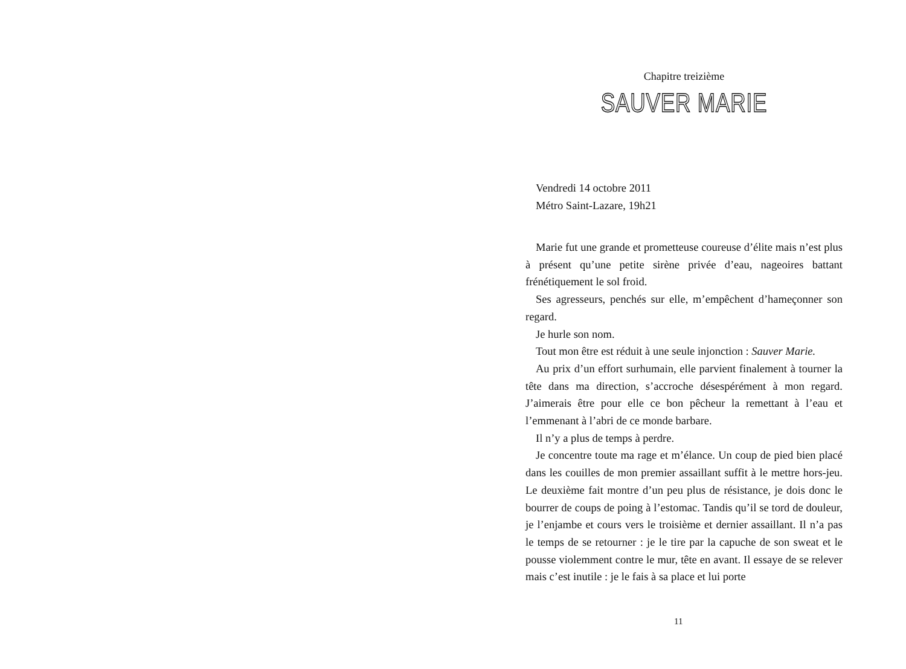Chapitre treizième
SAUVER MARIE
Vendredi 14 octobre 2011
Métro Saint-Lazare, 19h21
Marie fut une grande et prometteuse coureuse d’élite mais n’est plus à présent qu’une petite sirène privée d’eau, nageoires battant frénétiquement le sol froid.
Ses agresseurs, penchés sur elle, m’empêchent d’hameçonner son regard.
Je hurle son nom.
Tout mon être est réduit à une seule injonction : Sauver Marie.
Au prix d’un effort surhumain, elle parvient finalement à tourner la tête dans ma direction, s’accroche désespérément à mon regard. J’aimerais être pour elle ce bon pêcheur la remettant à l’eau et l’emmenant à l’abri de ce monde barbare.
Il n’y a plus de temps à perdre.
Je concentre toute ma rage et m’élance. Un coup de pied bien placé dans les couilles de mon premier assaillant suffit à le mettre hors-jeu. Le deuxième fait montre d’un peu plus de résistance, je dois donc le bourrer de coups de poing à l’estomac. Tandis qu’il se tord de douleur, je l’enjambe et cours vers le troisième et dernier assaillant. Il n’a pas le temps de se retourner : je le tire par la capuche de son sweat et le pousse violemment contre le mur, tête en avant. Il essaye de se relever mais c’est inutile : je le fais à sa place et lui porte
11